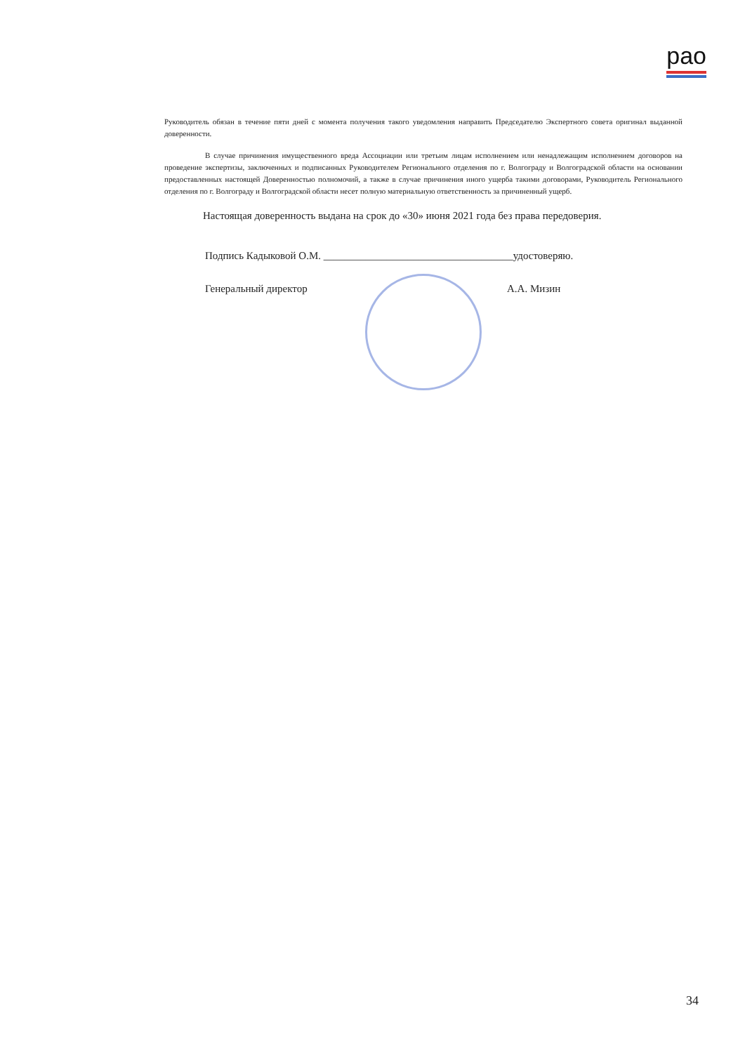рао
Руководитель обязан в течение пяти дней с момента получения такого уведомления направить Председателю Экспертного совета оригинал выданной доверенности.
В случае причинения имущественного вреда Ассоциации или третьим лицам исполнением или ненадлежащим исполнением договоров на проведение экспертизы, заключенных и подписанных Руководителем Регионального отделения по г. Волгограду и Волгоградской области на основании предоставленных настоящей Доверенностью полномочий, а также в случае причинения иного ущерба такими договорами, Руководитель Регионального отделения по г. Волгограду и Волгоградской области несет полную материальную ответственность за причиненный ущерб.
Настоящая доверенность выдана на срок до «30» июня 2021 года без права передоверия.
Подпись Кадыковой О.М. ____________________________________удостоверяю.
Генеральный директор А.А. Мизин
34